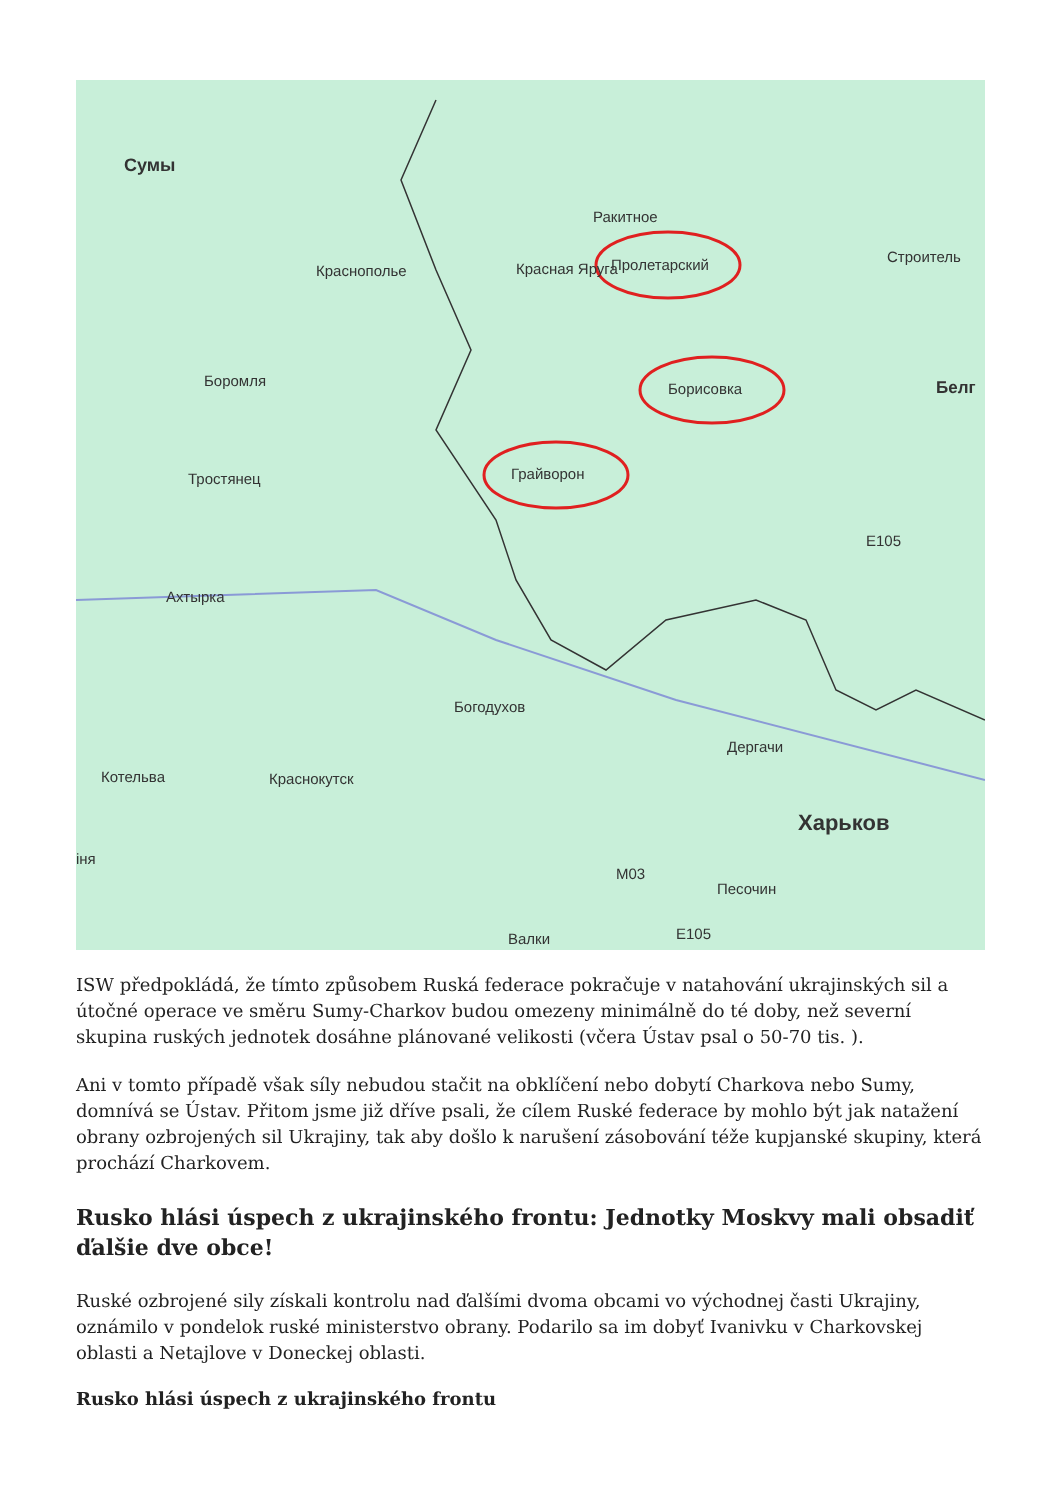Сумы
Ракитное
Красная Яруга Пролетарский Краснополье
Строитель
Боромля Борисовка Белг
Тростянец Грайворон
E105
Ахтырка
Богодухов
Дергачи
Котельва Краснокутск
Харьков
іня
M03
Песочин
E105 Валки
ISW předpokládá, že tímto způsobem Ruská federace pokračuje v natahování ukrajinských sil a útočné operace ve směru Sumy-Charkov budou omezeny minimálně do té doby, než severní skupina ruských jednotek dosáhne plánované velikosti (včera Ústav psal o 50-70 tis. ).
Ani v tomto případě však síly nebudou stačit na obklíčení nebo dobytí Charkova nebo Sumy, domnívá se Ústav. Přitom jsme již dříve psali, že cílem Ruské federace by mohlo být jak natažení obrany ozbrojených sil Ukrajiny, tak aby došlo k narušení zásobování téže kupjanské skupiny, která prochází Charkovem.
Rusko hlási úspech z ukrajinského frontu: Jednotky Moskvy mali obsadiť ďalšie dve obce!
Ruské ozbrojené sily získali kontrolu nad ďalšími dvoma obcami vo východnej časti Ukrajiny, oznámilo v pondelok ruské ministerstvo obrany. Podarilo sa im dobyť Ivanivku v Charkovskej oblasti a Netajlove v Doneckej oblasti.
Rusko hlási úspech z ukrajinského frontu